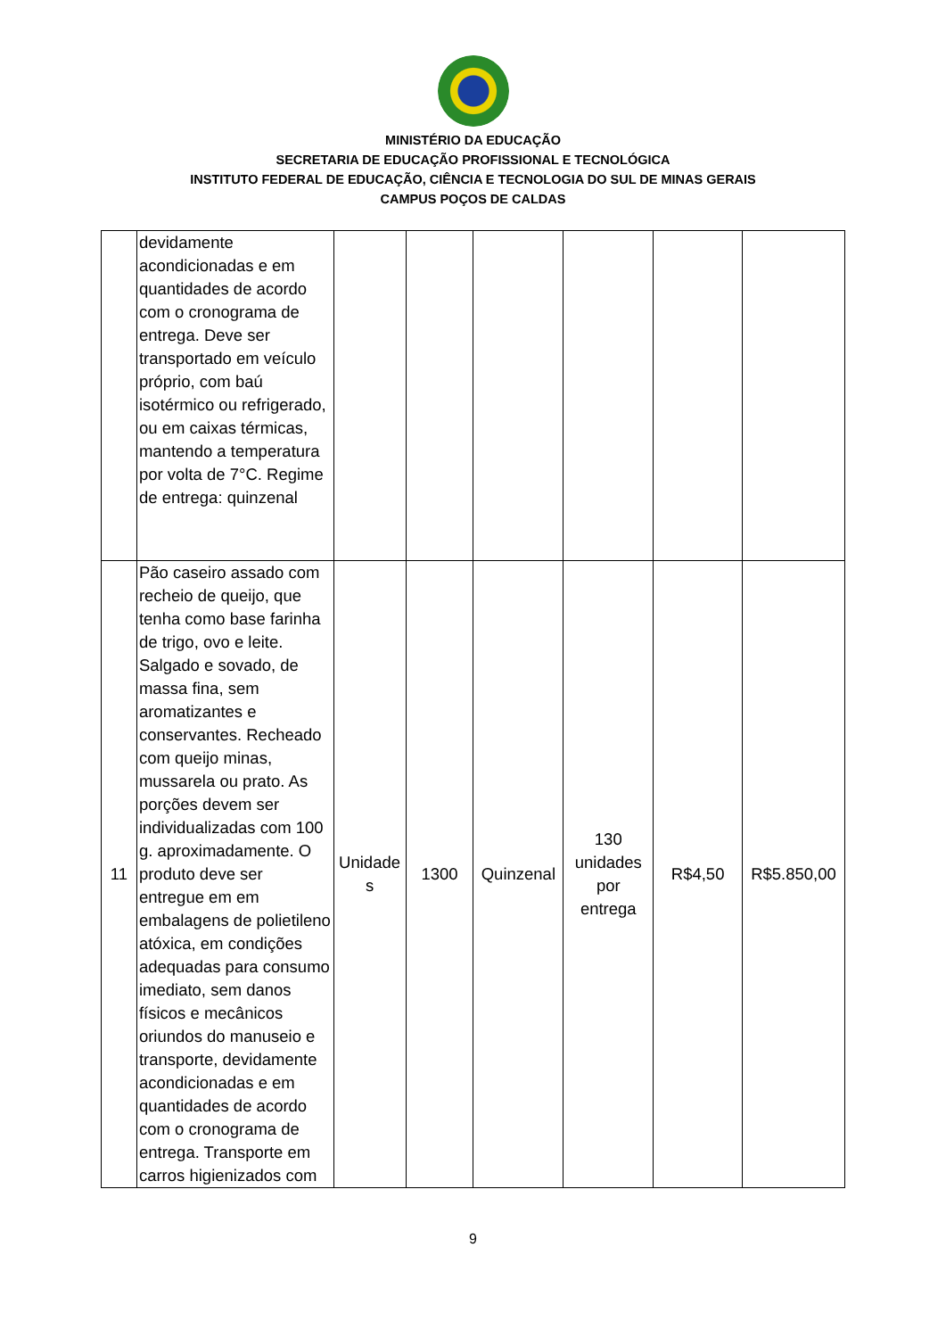MINISTÉRIO DA EDUCAÇÃO
SECRETARIA DE EDUCAÇÃO PROFISSIONAL E TECNOLÓGICA
INSTITUTO FEDERAL DE EDUCAÇÃO, CIÊNCIA E TECNOLOGIA DO SUL DE MINAS GERAIS
CAMPUS POÇOS DE CALDAS
| | devidamente acondicionadas e em quantidades de acordo com o cronograma de entrega. Deve ser transportado em veículo próprio, com baú isotérmico ou refrigerado, ou em caixas térmicas, mantendo a temperatura por volta de 7°C. Regime de entrega: quinzenal | | | | | | |
| 11 | Pão caseiro assado com recheio de queijo, que tenha como base farinha de trigo, ovo e leite. Salgado e sovado, de massa fina, sem aromatizantes e conservantes. Recheado com queijo minas, mussarela ou prato. As porções devem ser individualizadas com 100 g. aproximadamente. O produto deve ser entregue em em embalagens de polietileno atóxica, em condições adequadas para consumo imediato, sem danos físicos e mecânicos oriundos do manuseio e transporte, devidamente acondicionadas e em quantidades de acordo com o cronograma de entrega. Transporte em carros higienizados com | Unidade s | 1300 | Quinzenal | 130 unidades por entrega | R$4,50 | R$5.850,00 |
9